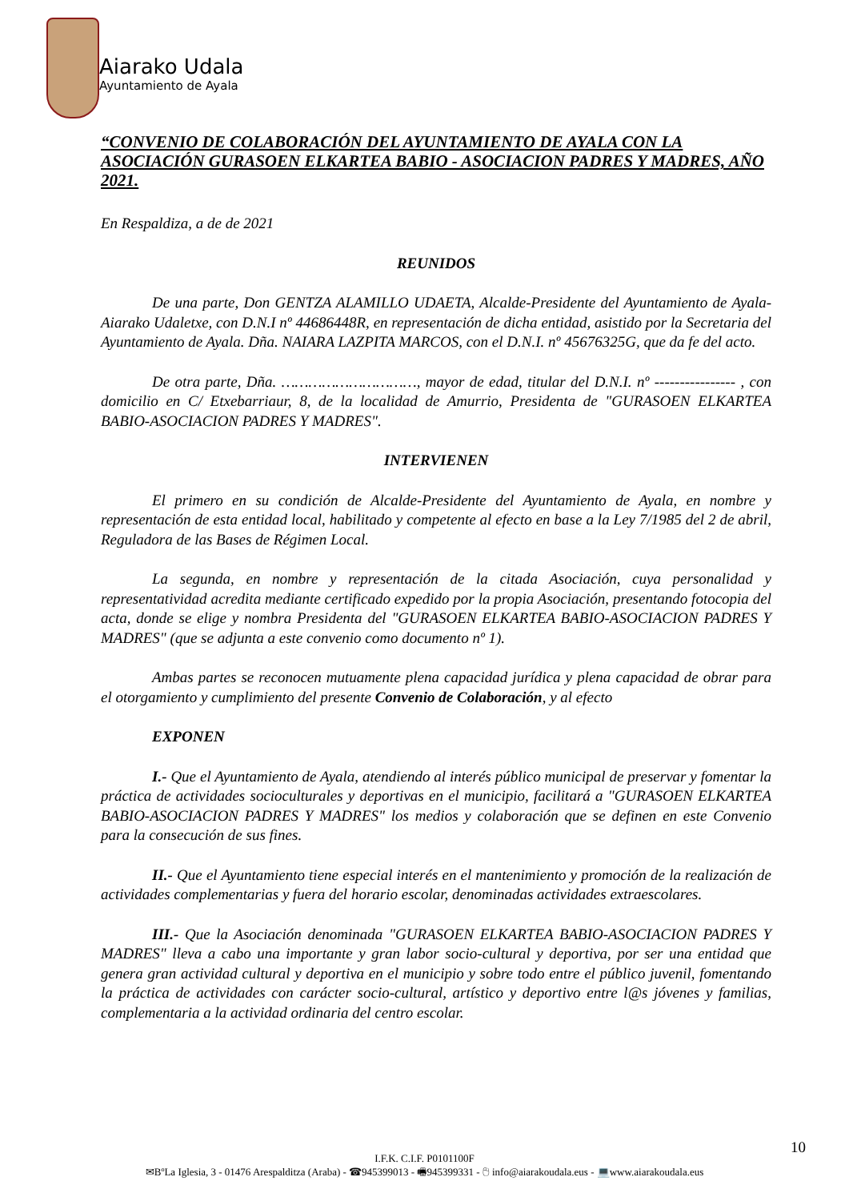Aiarako Udala
Ayuntamiento de Ayala
“CONVENIO DE COLABORACIÓN DEL AYUNTAMIENTO DE AYALA CON LA ASOCIACIÓN GURASOEN ELKARTEA BABIO - ASOCIACION PADRES Y MADRES, AÑO 2021.
En Respaldiza, a de de 2021
REUNIDOS
De una parte, Don GENTZA ALAMILLO UDAETA, Alcalde-Presidente del Ayuntamiento de Ayala-Aiarako Udaletxe, con D.N.I nº 44686448R, en representación de dicha entidad, asistido por la Secretaria del Ayuntamiento de Ayala. Dña. NAIARA LAZPITA MARCOS, con el D.N.I. nº 45676325G, que da fe del acto.
De otra parte, Dña. …………………………, mayor de edad, titular del D.N.I. nº ---------------- , con domicilio en C/ Etxebarriaur, 8, de la localidad de Amurrio, Presidenta de "GURASOEN ELKARTEA BABIO-ASOCIACION PADRES Y MADRES".
INTERVIENEN
El primero en su condición de Alcalde-Presidente del Ayuntamiento de Ayala, en nombre y representación de esta entidad local, habilitado y competente al efecto en base a la Ley 7/1985 del 2 de abril, Reguladora de las Bases de Régimen Local.
La segunda, en nombre y representación de la citada Asociación, cuya personalidad y representatividad acredita mediante certificado expedido por la propia Asociación, presentando fotocopia del acta, donde se elige y nombra Presidenta del "GURASOEN ELKARTEA BABIO-ASOCIACION PADRES Y MADRES" (que se adjunta a este convenio como documento nº 1).
Ambas partes se reconocen mutuamente plena capacidad jurídica y plena capacidad de obrar para el otorgamiento y cumplimiento del presente Convenio de Colaboración, y al efecto
EXPONEN
I.- Que el Ayuntamiento de Ayala, atendiendo al interés público municipal de preservar y fomentar la práctica de actividades socioculturales y deportivas en el municipio, facilitará a "GURASOEN ELKARTEA BABIO-ASOCIACION PADRES Y MADRES" los medios y colaboración que se definen en este Convenio para la consecución de sus fines.
II.- Que el Ayuntamiento tiene especial interés en el mantenimiento y promoción de la realización de actividades complementarias y fuera del horario escolar, denominadas actividades extraescolares.
III.- Que la Asociación denominada "GURASOEN ELKARTEA BABIO-ASOCIACION PADRES Y MADRES" lleva a cabo una importante y gran labor socio-cultural y deportiva, por ser una entidad que genera gran actividad cultural y deportiva en el municipio y sobre todo entre el público juvenil, fomentando la práctica de actividades con carácter socio-cultural, artístico y deportivo entre l@s jóvenes y familias, complementaria a la actividad ordinaria del centro escolar.
10
I.F.K. C.I.F. P0101100F
✉BºLa Iglesia, 3 - 01476 Arespalditza (Araba) - ☎945399013 - 🖷945399331 - 🖰 info@aiarakoudala.eus - 💻www.aiarakoudala.eus